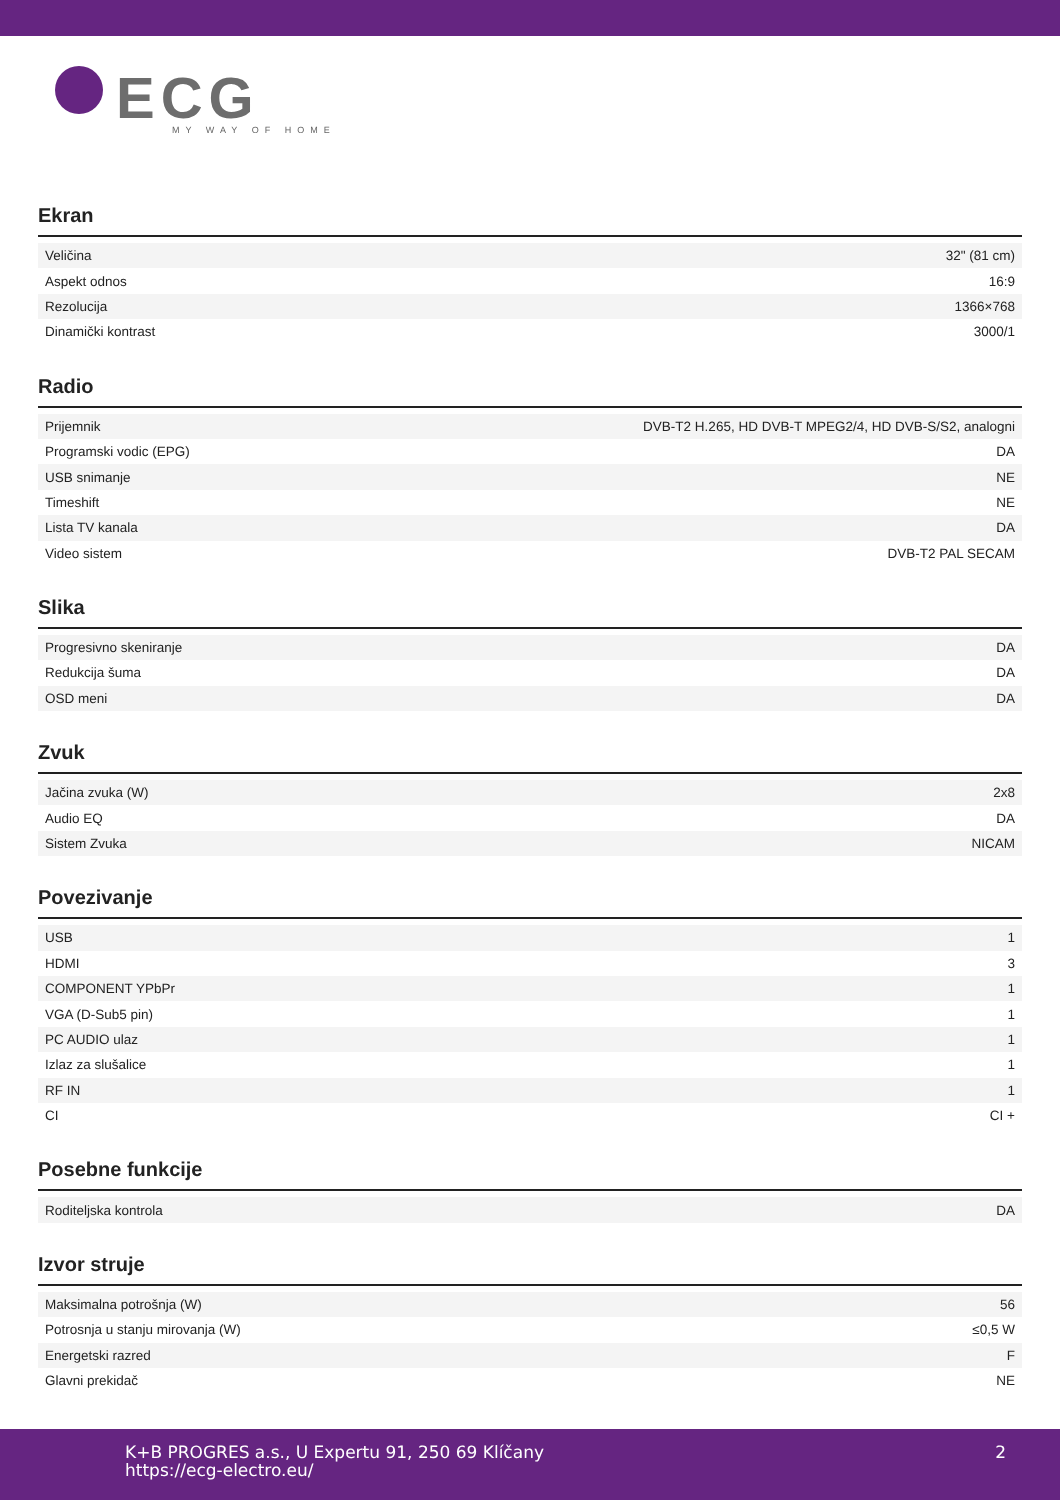ECG
MY WAY OF HOME
Ekran
| Veličina | 32" (81 cm) |
| Aspekt odnos | 16:9 |
| Rezolucija | 1366×768 |
| Dinamički kontrast | 3000/1 |
Radio
| Prijemnik | DVB-T2 H.265, HD DVB-T MPEG2/4, HD DVB-S/S2, analogni |
| Programski vodic (EPG) | DA |
| USB snimanje | NE |
| Timeshift | NE |
| Lista TV kanala | DA |
| Video sistem | DVB-T2 PAL SECAM |
Slika
| Progresivno skeniranje | DA |
| Redukcija šuma | DA |
| OSD meni | DA |
Zvuk
| Jačina zvuka (W) | 2x8 |
| Audio EQ | DA |
| Sistem Zvuka | NICAM |
Povezivanje
| USB | 1 |
| HDMI | 3 |
| COMPONENT YPbPr | 1 |
| VGA (D-Sub5 pin) | 1 |
| PC AUDIO ulaz | 1 |
| Izlaz za slušalice | 1 |
| RF IN | 1 |
| CI | CI + |
Posebne funkcije
| Roditeljska kontrola | DA |
Izvor struje
| Maksimalna potrošnja (W) | 56 |
| Potrosnja u stanju mirovanja (W) | ≤0,5 W |
| Energetski razred | F |
| Glavni prekidač | NE |
K+B PROGRES a.s., U Expertu 91, 250 69 Klíčany
https://ecg-electro.eu/
2